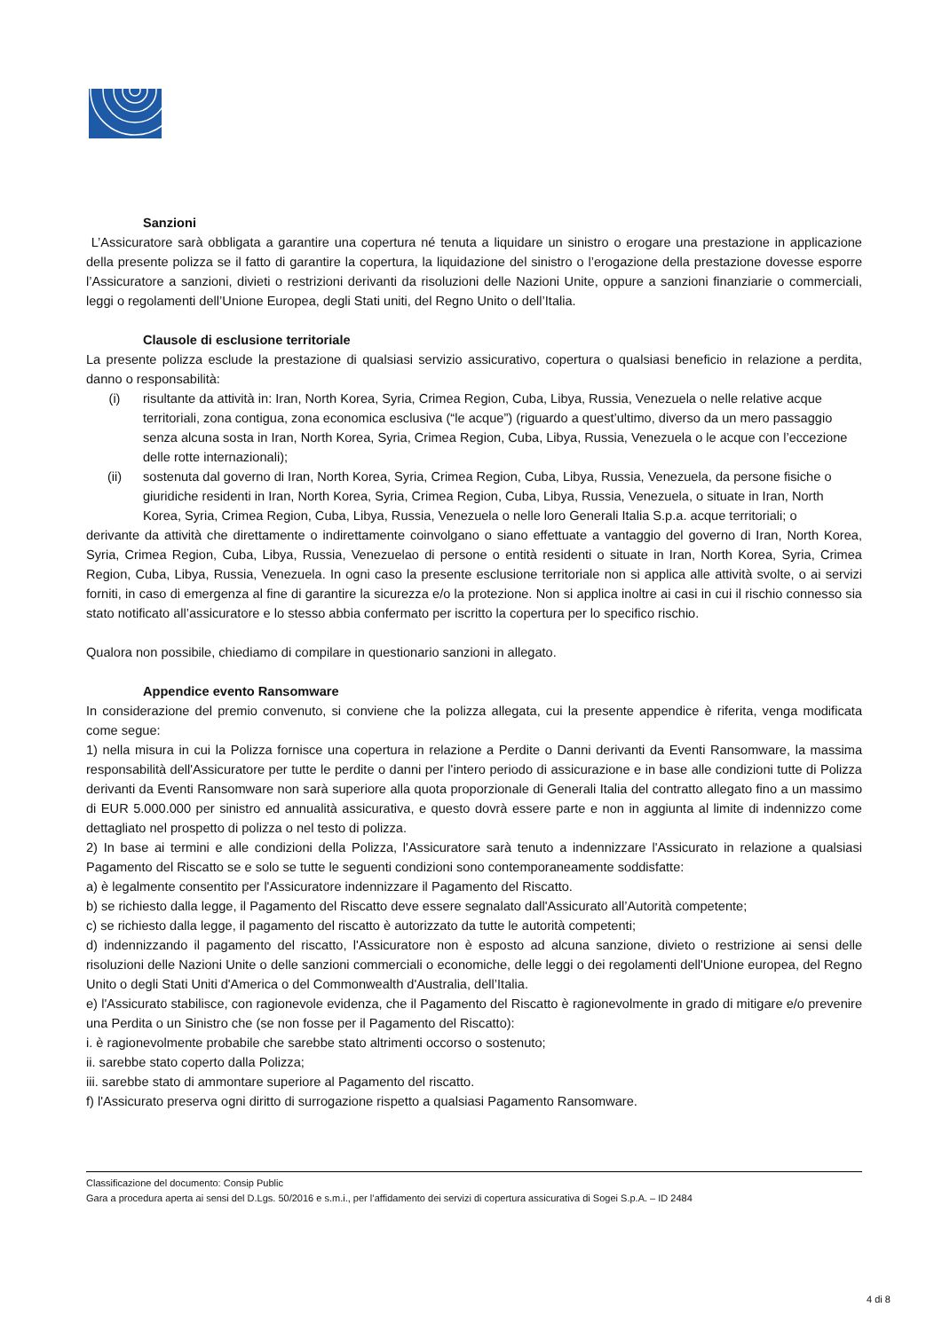Sanzioni
L’Assicuratore sarà obbligata a garantire una copertura né tenuta a liquidare un sinistro o erogare una prestazione in applicazione della presente polizza se il fatto di garantire la copertura, la liquidazione del sinistro o l’erogazione della prestazione dovesse esporre l’Assicuratore a sanzioni, divieti o restrizioni derivanti da risoluzioni delle Nazioni Unite, oppure a sanzioni finanziarie o commerciali, leggi o regolamenti dell’Unione Europea, degli Stati uniti, del Regno Unito o dell’Italia.
Clausole di esclusione territoriale
La presente polizza esclude la prestazione di qualsiasi servizio assicurativo, copertura o qualsiasi beneficio in relazione a perdita, danno o responsabilità:
(i) risultante da attività in: Iran, North Korea, Syria, Crimea Region, Cuba, Libya, Russia, Venezuela o nelle relative acque territoriali, zona contigua, zona economica esclusiva (“le acque”) (riguardo a quest’ultimo, diverso da un mero passaggio senza alcuna sosta in Iran, North Korea, Syria, Crimea Region, Cuba, Libya, Russia, Venezuela o le acque con l’eccezione delle rotte internazionali);
(ii) sostenuta dal governo di Iran, North Korea, Syria, Crimea Region, Cuba, Libya, Russia, Venezuela, da persone fisiche o giuridiche residenti in Iran, North Korea, Syria, Crimea Region, Cuba, Libya, Russia, Venezuela, o situate in Iran, North Korea, Syria, Crimea Region, Cuba, Libya, Russia, Venezuela o nelle loro Generali Italia S.p.a. acque territoriali; o
derivante da attività che direttamente o indirettamente coinvolgano o siano effettuate a vantaggio del governo di Iran, North Korea, Syria, Crimea Region, Cuba, Libya, Russia, Venezuelao di persone o entità residenti o situate in Iran, North Korea, Syria, Crimea Region, Cuba, Libya, Russia, Venezuela. In ogni caso la presente esclusione territoriale non si applica alle attività svolte, o ai servizi forniti, in caso di emergenza al fine di garantire la sicurezza e/o la protezione. Non si applica inoltre ai casi in cui il rischio connesso sia stato notificato all’assicuratore e lo stesso abbia confermato per iscritto la copertura per lo specifico rischio.
Qualora non possibile, chiediamo di compilare in questionario sanzioni in allegato.
Appendice evento Ransomware
In considerazione del premio convenuto, si conviene che la polizza allegata, cui la presente appendice è riferita, venga modificata come segue:
1) nella misura in cui la Polizza fornisce una copertura in relazione a Perdite o Danni derivanti da Eventi Ransomware, la massima responsabilità dell'Assicuratore per tutte le perdite o danni per l'intero periodo di assicurazione e in base alle condizioni tutte di Polizza derivanti da Eventi Ransomware non sarà superiore alla quota proporzionale di Generali Italia del contratto allegato fino a un massimo di EUR 5.000.000 per sinistro ed annualità assicurativa, e questo dovrà essere parte e non in aggiunta al limite di indennizzo come dettagliato nel prospetto di polizza o nel testo di polizza.
2) In base ai termini e alle condizioni della Polizza, l'Assicuratore sarà tenuto a indennizzare l'Assicurato in relazione a qualsiasi Pagamento del Riscatto se e solo se tutte le seguenti condizioni sono contemporaneamente soddisfatte:
a) è legalmente consentito per l'Assicuratore indennizzare il Pagamento del Riscatto.
b) se richiesto dalla legge, il Pagamento del Riscatto deve essere segnalato dall'Assicurato all’Autorità competente;
c) se richiesto dalla legge, il pagamento del riscatto è autorizzato da tutte le autorità competenti;
d) indennizzando il pagamento del riscatto, l'Assicuratore non è esposto ad alcuna sanzione, divieto o restrizione ai sensi delle risoluzioni delle Nazioni Unite o delle sanzioni commerciali o economiche, delle leggi o dei regolamenti dell'Unione europea, del Regno Unito o degli Stati Uniti d'America o del Commonwealth d'Australia, dell’Italia.
e) l'Assicurato stabilisce, con ragionevole evidenza, che il Pagamento del Riscatto è ragionevolmente in grado di mitigare e/o prevenire una Perdita o un Sinistro che (se non fosse per il Pagamento del Riscatto):
i. è ragionevolmente probabile che sarebbe stato altrimenti occorso o sostenuto;
ii. sarebbe stato coperto dalla Polizza;
iii. sarebbe stato di ammontare superiore al Pagamento del riscatto.
f) l'Assicurato preserva ogni diritto di surrogazione rispetto a qualsiasi Pagamento Ransomware.
Classificazione del documento: Consip Public
Gara a procedura aperta ai sensi del D.Lgs. 50/2016 e s.m.i., per l’affidamento dei servizi di copertura assicurativa di Sogei S.p.A. – ID 2484
4 di 8